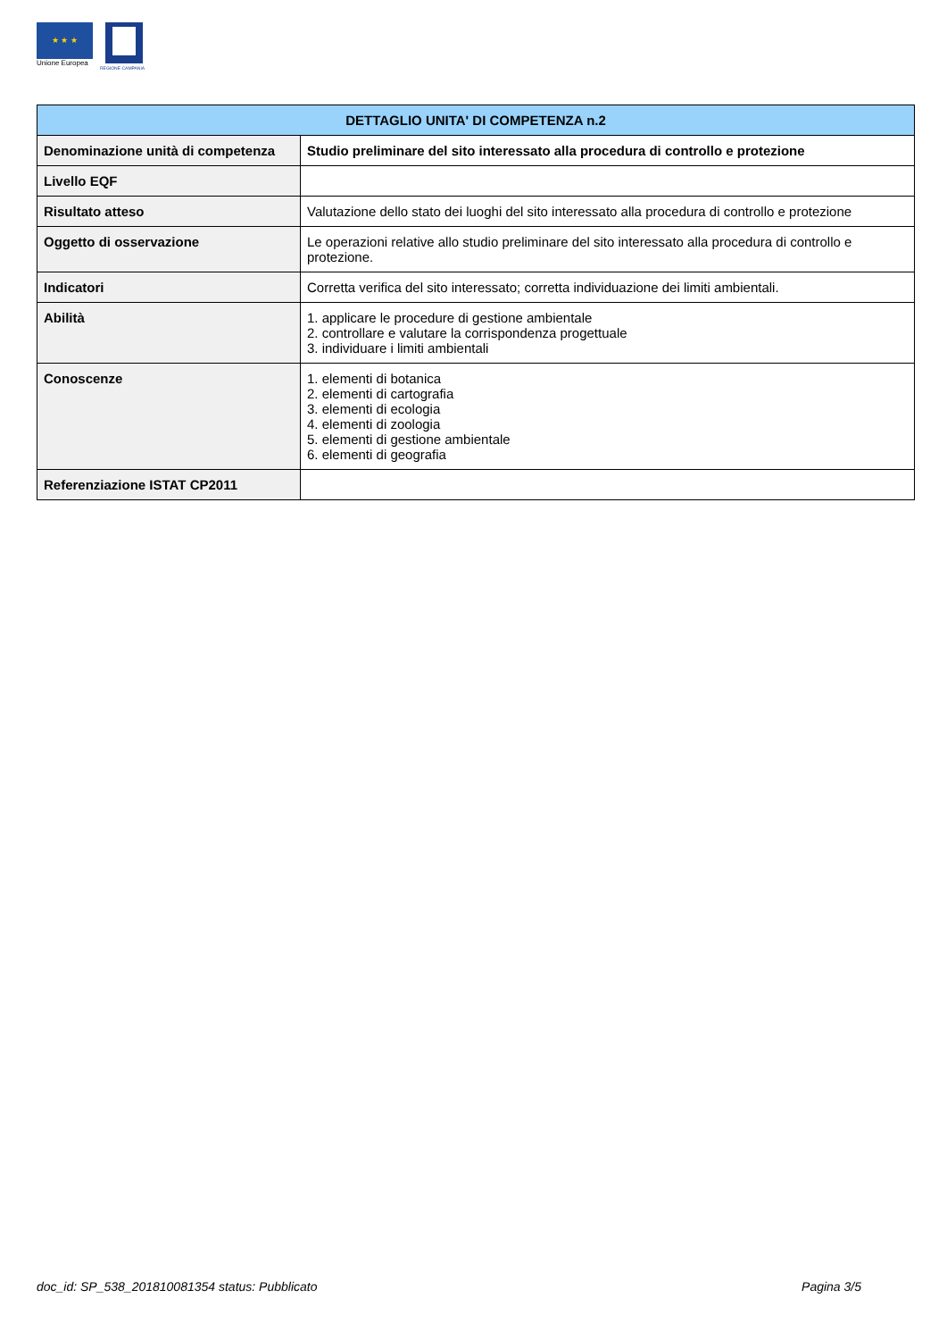★ ★ ★
Unione Europea
REGIONE CAMPANIA
| DETTAGLIO UNITA' DI COMPETENZA n.2 | |
| --- | --- |
| Denominazione unità di competenza | Studio preliminare del sito interessato alla procedura di controllo e protezione |
| Livello EQF | |
| Risultato atteso | Valutazione dello stato dei luoghi del sito interessato alla procedura di controllo e protezione |
| Oggetto di osservazione | Le operazioni relative allo studio preliminare del sito interessato alla procedura di controllo e protezione. |
| Indicatori | Corretta verifica del sito interessato; corretta individuazione dei limiti ambientali. |
| Abilità | 1. applicare le procedure di gestione ambientale 2. controllare e valutare la corrispondenza progettuale 3. individuare i limiti ambientali |
| Conoscenze | 1. elementi di botanica 2. elementi di cartografia 3. elementi di ecologia 4. elementi di zoologia 5. elementi di gestione ambientale 6. elementi di geografia |
| Referenziazione ISTAT CP2011 | |
doc_id: SP_538_201810081354 status: Pubblicato Pagina 3/5